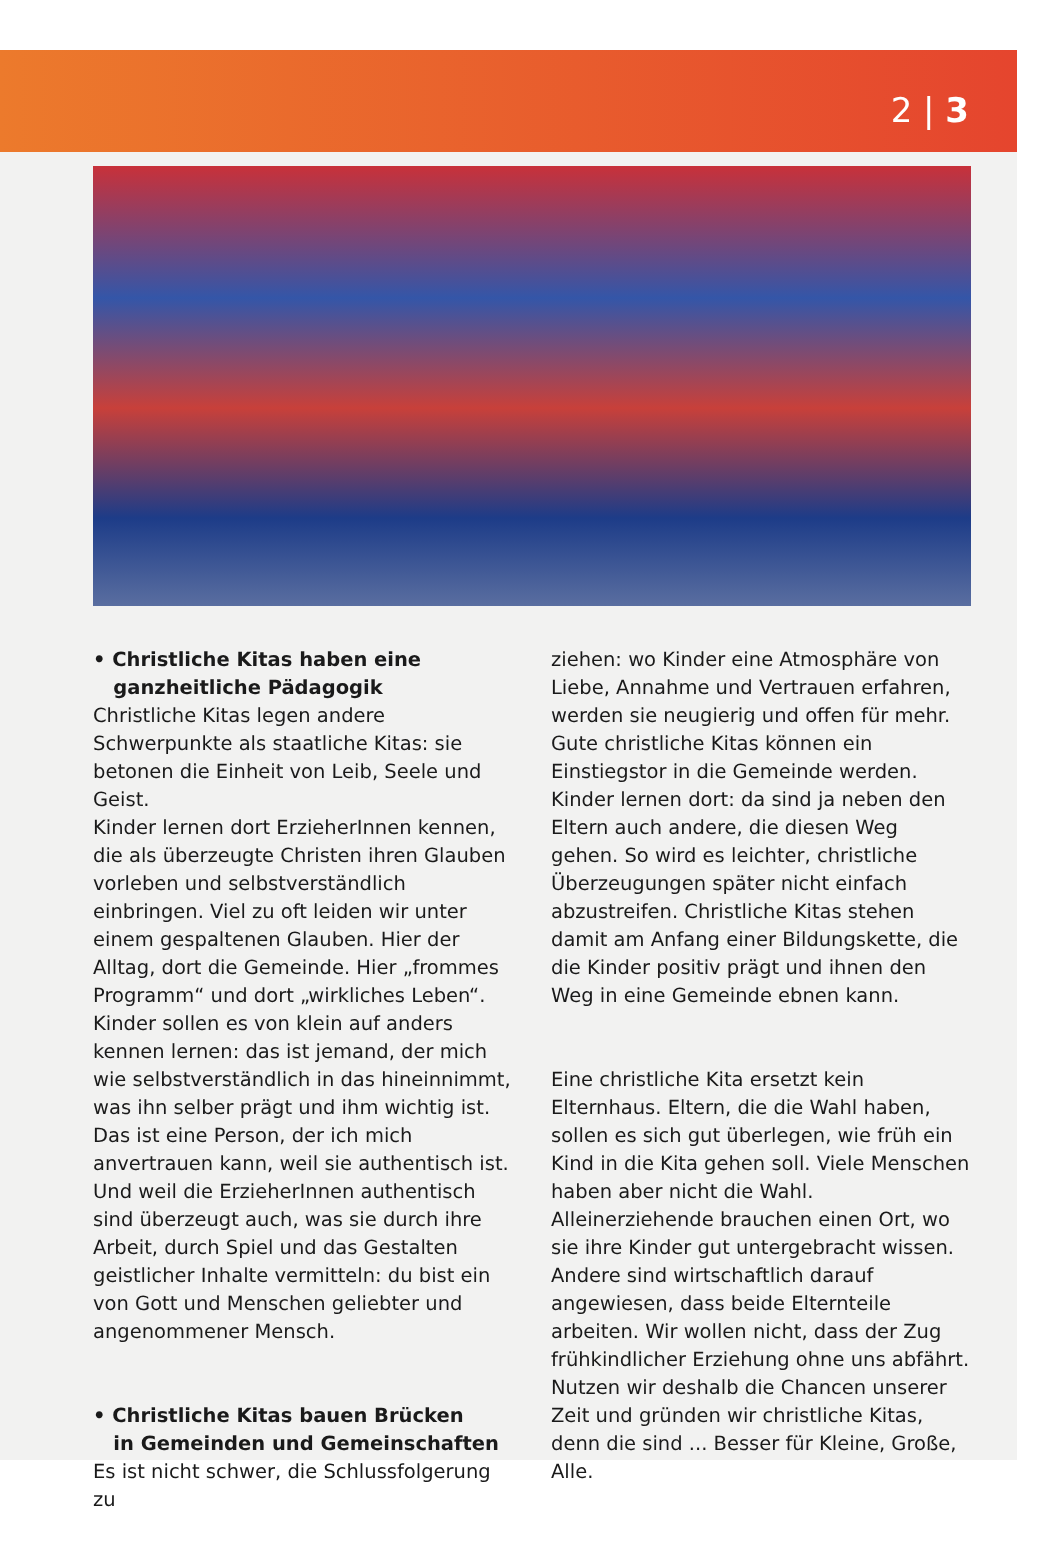2 | 3
• Christliche Kitas haben eine
ganzheitliche Pädagogik
Christliche Kitas legen andere Schwerpunkte als staatliche Kitas: sie betonen die Einheit von Leib, Seele und Geist.
Kinder lernen dort ErzieherInnen kennen, die als überzeugte Christen ihren Glauben vorleben und selbstverständlich einbringen. Viel zu oft leiden wir unter einem gespaltenen Glauben. Hier der Alltag, dort die Gemeinde. Hier „frommes Programm“ und dort „wirkliches Leben“. Kinder sollen es von klein auf anders kennen lernen: das ist jemand, der mich wie selbstverständlich in das hineinnimmt, was ihn selber prägt und ihm wichtig ist. Das ist eine Person, der ich mich anvertrauen kann, weil sie authentisch ist. Und weil die ErzieherInnen authentisch sind überzeugt auch, was sie durch ihre Arbeit, durch Spiel und das Gestalten geistlicher Inhalte vermitteln: du bist ein von Gott und Menschen geliebter und angenommener Mensch.
• Christliche Kitas bauen Brücken
in Gemeinden und Gemeinschaften
Es ist nicht schwer, die Schlussfolgerung zu
ziehen: wo Kinder eine Atmosphäre von Liebe, Annahme und Vertrauen erfahren, werden sie neugierig und offen für mehr. Gute christliche Kitas können ein Einstiegstor in die Gemeinde werden.
Kinder lernen dort: da sind ja neben den Eltern auch andere, die diesen Weg gehen. So wird es leichter, christliche Überzeugungen später nicht einfach abzustreifen. Christliche Kitas stehen damit am Anfang einer Bildungskette, die die Kinder positiv prägt und ihnen den Weg in eine Gemeinde ebnen kann.
Eine christliche Kita ersetzt kein Elternhaus. Eltern, die die Wahl haben, sollen es sich gut überlegen, wie früh ein Kind in die Kita gehen soll. Viele Menschen haben aber nicht die Wahl. Alleinerziehende brauchen einen Ort, wo sie ihre Kinder gut untergebracht wissen. Andere sind wirtschaftlich darauf angewiesen, dass beide Elternteile arbeiten. Wir wollen nicht, dass der Zug frühkindlicher Erziehung ohne uns abfährt.
Nutzen wir deshalb die Chancen unserer Zeit und gründen wir christliche Kitas, denn die sind ... Besser für Kleine, Große, Alle.